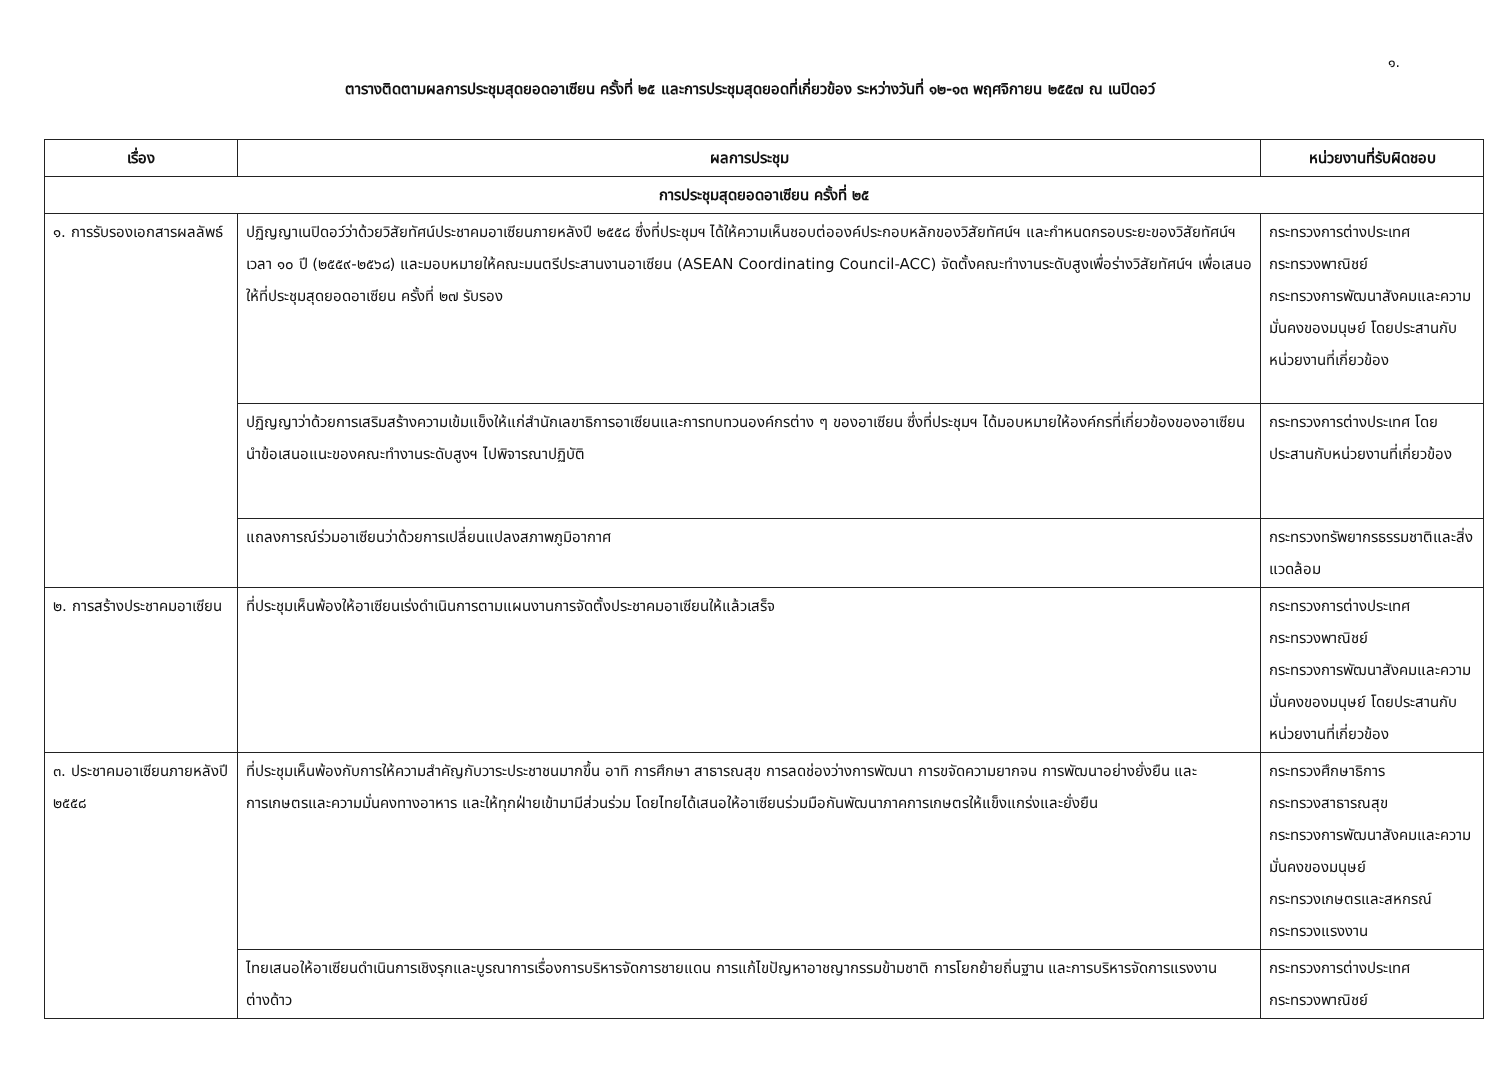๑.
ตารางติดตามผลการประชุมสุดยอดอาเซียน ครั้งที่ ๒๕ และการประชุมสุดยอดที่เกี่ยวข้อง ระหว่างวันที่ ๑๒-๑๓ พฤศจิกายน ๒๕๕๗ ณ เนปิดอว์
| เรื่อง | ผลการประชุม | หน่วยงานที่รับผิดชอบ |
| --- | --- | --- |
| การประชุมสุดยอดอาเซียน ครั้งที่ ๒๕ | | |
| ๑. การรับรองเอกสารผลลัพธ์ | ปฏิญญาเนปิดอว์ว่าด้วยวิสัยทัศน์ประชาคมอาเซียนภายหลังปี ๒๕๕๘ ซึ่งที่ประชุมฯ ได้ให้ความเห็นชอบต่อองค์ประกอบหลักของวิสัยทัศน์ฯ และกำหนดกรอบระยะของวิสัยทัศน์ฯ เวลา ๑๐ ปี (๒๕๕๙-๒๕๖๘) และมอบหมายให้คณะมนตรีประสานงานอาเซียน (ASEAN Coordinating Council-ACC) จัดตั้งคณะทำงานระดับสูงเพื่อร่างวิสัยทัศน์ฯ เพื่อเสนอให้ที่ประชุมสุดยอดอาเซียน ครั้งที่ ๒๗ รับรอง | กระทรวงการต่างประเทศ กระทรวงพาณิชย์ กระทรวงการพัฒนาสังคมและความมั่นคงของมนุษย์ โดยประสานกับหน่วยงานที่เกี่ยวข้อง |
| | ปฏิญญาว่าด้วยการเสริมสร้างความเข้มแข็งให้แก่สำนักเลขาธิการอาเซียนและการทบทวนองค์กรต่าง ๆ ของอาเซียน ซึ่งที่ประชุมฯ ได้มอบหมายให้องค์กรที่เกี่ยวข้องของอาเซียนนำข้อเสนอแนะของคณะทำงานระดับสูงฯ ไปพิจารณาปฏิบัติ | กระทรวงการต่างประเทศ โดยประสานกับหน่วยงานที่เกี่ยวข้อง |
| | แถลงการณ์ร่วมอาเซียนว่าด้วยการเปลี่ยนแปลงสภาพภูมิอากาศ | กระทรวงทรัพยากรธรรมชาติและสิ่งแวดล้อม |
| ๒. การสร้างประชาคมอาเซียน | ที่ประชุมเห็นพ้องให้อาเซียนเร่งดำเนินการตามแผนงานการจัดตั้งประชาคมอาเซียนให้แล้วเสร็จ | กระทรวงการต่างประเทศ กระทรวงพาณิชย์ กระทรวงการพัฒนาสังคมและความมั่นคงของมนุษย์ โดยประสานกับหน่วยงานที่เกี่ยวข้อง |
| ๓. ประชาคมอาเซียนภายหลังปี ๒๕๕๘ | ที่ประชุมเห็นพ้องกับการให้ความสำคัญกับวาระประชาชนมากขึ้น อาทิ การศึกษา สาธารณสุข การลดช่องว่างการพัฒนา การขจัดความยากจน การพัฒนาอย่างยั่งยืน และการเกษตรและความมั่นคงทางอาหาร และให้ทุกฝ่ายเข้ามามีส่วนร่วม โดยไทยได้เสนอให้อาเซียนร่วมมือกันพัฒนาภาคการเกษตรให้แข็งแกร่งและยั่งยืน | กระทรวงศึกษาธิการ กระทรวงสาธารณสุข กระทรวงการพัฒนาสังคมและความมั่นคงของมนุษย์ กระทรวงเกษตรและสหกรณ์ กระทรวงแรงงาน |
| | ไทยเสนอให้อาเซียนดำเนินการเชิงรุกและบูรณาการเรื่องการบริหารจัดการชายแดน การแก้ไขปัญหาอาชญากรรมข้ามชาติ การโยกย้ายถิ่นฐาน และการบริหารจัดการแรงงานต่างด้าว | กระทรวงการต่างประเทศ กระทรวงพาณิชย์ |